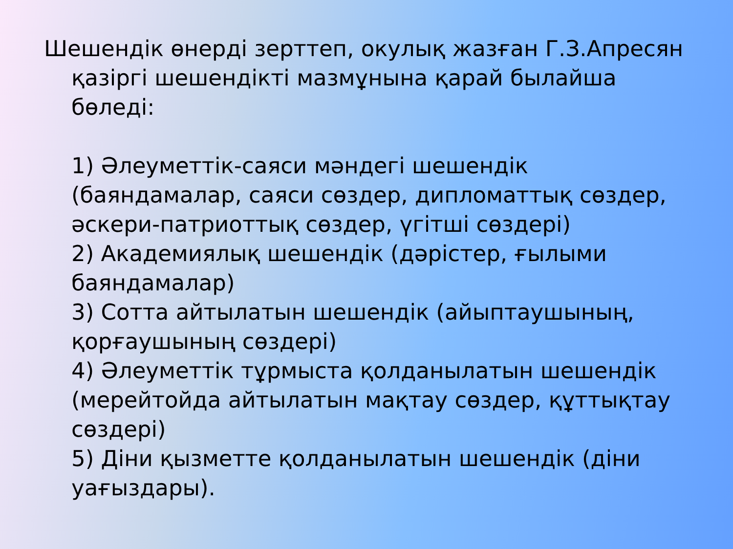Шешендік өнерді зерттеп, окулық жазған Г.З.Апресян қазіргі шешендікті мазмұнына қарай былайша бөледі:
1) Әлеуметтік-саяси мәндегі шешендік (баяндамалар, саяси сөздер, дипломаттық сөздер, әскери-патриоттық сөздер, үгітші сөздері)
2) Академиялық шешендік (дәрістер, ғылыми баяндамалар)
3) Сотта айтылатын шешендік (айыптаушының, қорғаушының сөздері)
4) Әлеуметтік тұрмыста қолданылатын шешендік (мерейтойда айтылатын мақтау сөздер, құттықтау сөздері)
5) Діни қызметте қолданылатын шешендік (діни уағыздары).